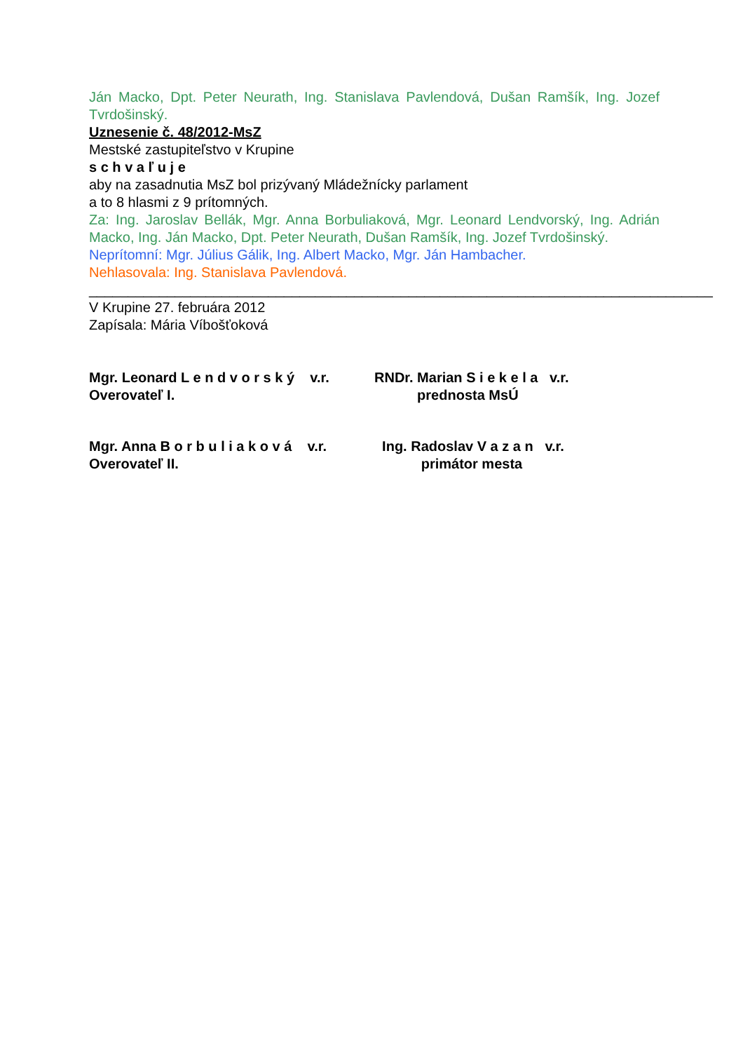Ján Macko, Dpt. Peter Neurath, Ing. Stanislava Pavlendová, Dušan Ramšík, Ing. Jozef Tvrdošinský.
Uznesenie č. 48/2012-MsZ
Mestské zastupiteľstvo v Krupine
s c h v a ľ u j e
aby na zasadnutia MsZ bol prizývaný Mládežnícky parlament
a to 8 hlasmi z 9 prítomných.
Za: Ing. Jaroslav Bellák, Mgr. Anna Borbuliaková, Mgr. Leonard Lendvorský, Ing. Adrián Macko, Ing. Ján Macko, Dpt. Peter Neurath, Dušan Ramšík, Ing. Jozef Tvrdošinský.
Neprítomní: Mgr. Július Gálik, Ing. Albert Macko, Mgr. Ján Hambacher.
Nehlasovala: Ing. Stanislava Pavlendová.
________________________________________________________________________________
V Krupine 27. februára 2012
Zapísala: Mária Víbošťoková
Mgr. Leonard L e n d v o r s k ý v.r.
Overovateľ I.
RNDr. Marian S i e k e l a v.r.
prednosta MsÚ
Mgr. Anna B o r b u l i a k o v á v.r.
Overovateľ II.
Ing. Radoslav V a z a n v.r.
primátor mesta